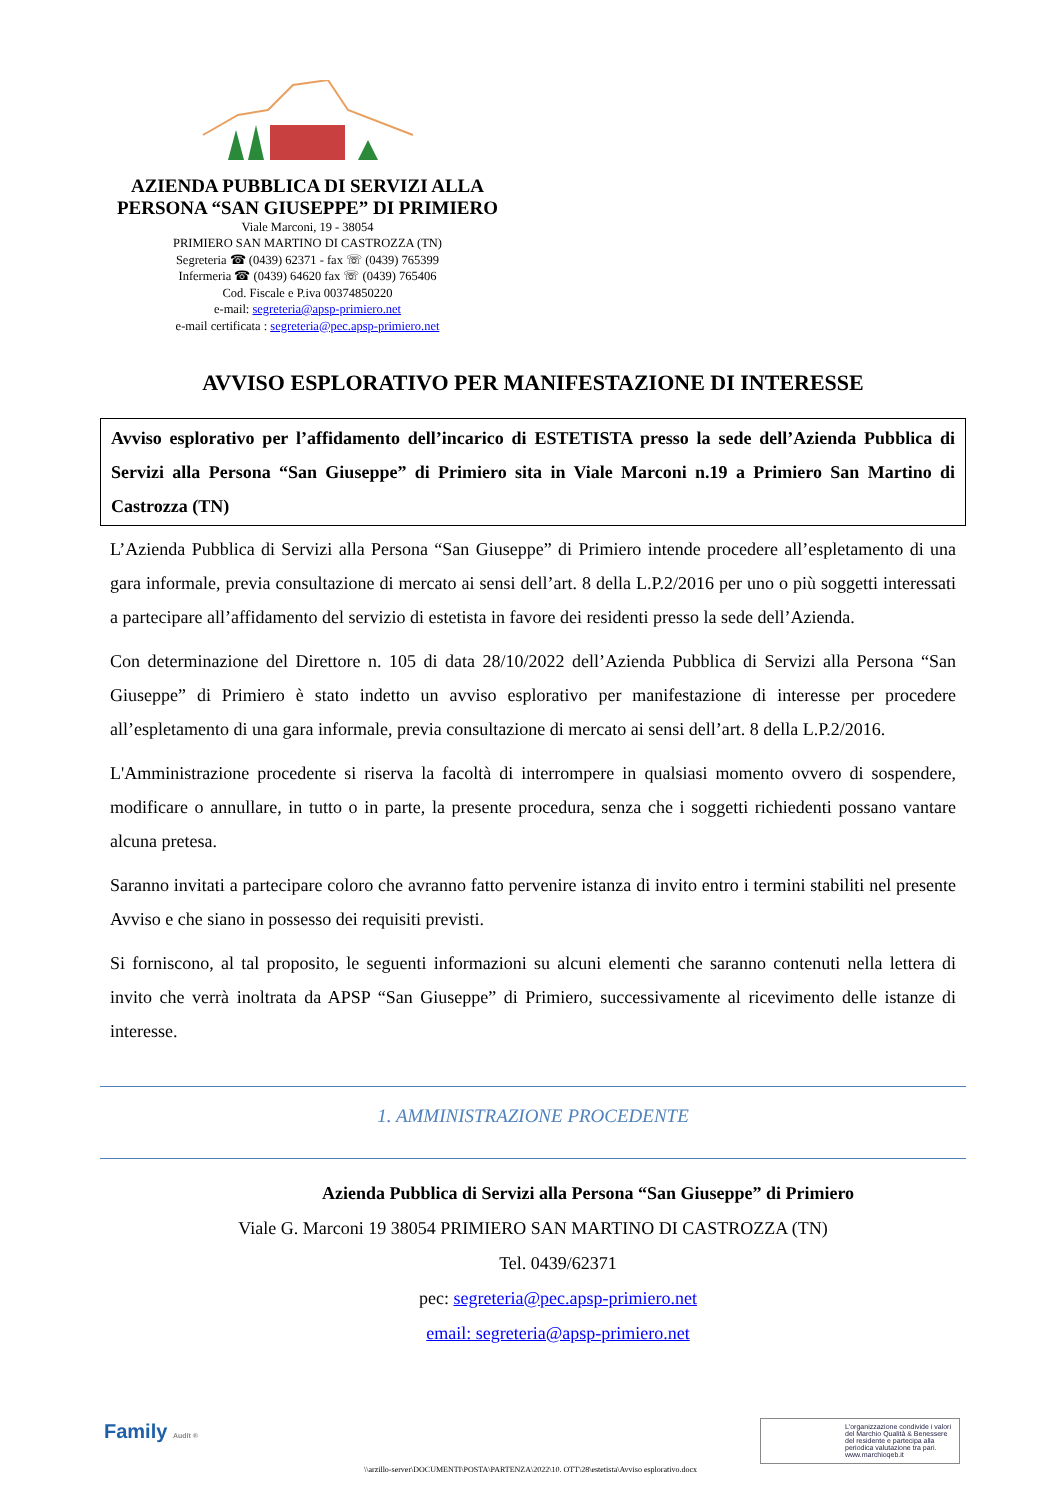AZIENDA PUBBLICA DI SERVIZI ALLA PERSONA “SAN GIUSEPPE” DI PRIMIERO
Viale Marconi, 19 - 38054
PRIMIERO SAN MARTINO DI CASTROZZA (TN)
Segreteria ☎ (0439) 62371 - fax ☏ (0439) 765399
Infermeria ☎ (0439) 64620 fax ☏ (0439) 765406
Cod. Fiscale e P.iva 00374850220
e-mail: segreteria@apsp-primiero.net
e-mail certificata : segreteria@pec.apsp-primiero.net
AVVISO ESPLORATIVO PER MANIFESTAZIONE DI INTERESSE
Avviso esplorativo per l’affidamento dell’incarico di ESTETISTA presso la sede dell’Azienda Pubblica di Servizi alla Persona “San Giuseppe” di Primiero sita in Viale Marconi n.19 a Primiero San Martino di Castrozza (TN)
L’Azienda Pubblica di Servizi alla Persona “San Giuseppe” di Primiero intende procedere all’espletamento di una gara informale, previa consultazione di mercato ai sensi dell’art. 8 della L.P.2/2016 per uno o più soggetti interessati a partecipare all’affidamento del servizio di estetista in favore dei residenti presso la sede dell’Azienda.
Con determinazione del Direttore n. 105 di data 28/10/2022 dell’Azienda Pubblica di Servizi alla Persona “San Giuseppe” di Primiero è stato indetto un avviso esplorativo per manifestazione di interesse per procedere all’espletamento di una gara informale, previa consultazione di mercato ai sensi dell’art. 8 della L.P.2/2016.
L'Amministrazione procedente si riserva la facoltà di interrompere in qualsiasi momento ovvero di sospendere, modificare o annullare, in tutto o in parte, la presente procedura, senza che i soggetti richiedenti possano vantare alcuna pretesa.
Saranno invitati a partecipare coloro che avranno fatto pervenire istanza di invito entro i termini stabiliti nel presente Avviso e che siano in possesso dei requisiti previsti.
Si forniscono, al tal proposito, le seguenti informazioni su alcuni elementi che saranno contenuti nella lettera di invito che verrà inoltrata da APSP “San Giuseppe” di Primiero, successivamente al ricevimento delle istanze di interesse.
1. AMMINISTRAZIONE PROCEDENTE
Azienda Pubblica di Servizi alla Persona “San Giuseppe” di Primiero
Viale G. Marconi 19 38054 PRIMIERO SAN MARTINO DI CASTROZZA (TN)
Tel. 0439/62371
pec: segreteria@pec.apsp-primiero.net
email: segreteria@apsp-primiero.net
Family Audit ®
L'organizzazione condivide i valori del Marchio Qualità & Benessere del residente e partecipa alla periodica valutazione tra pari. www.marchioqeb.it
\\arzillo-server\DOCUMENTI\POSTA\PARTENZA\2022\10. OTT\28\estetista\Avviso esplorativo.docx